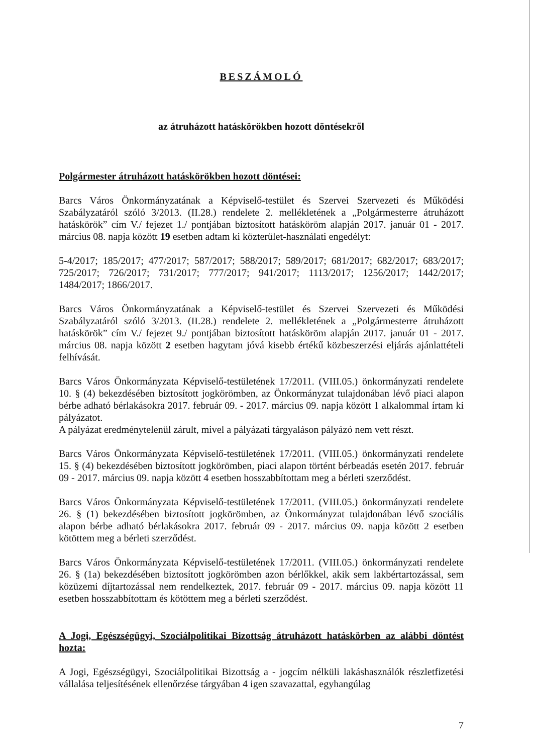BESZÁMOLÓ
az átruházott hatáskörökben hozott döntésekről
Polgármester átruházott hatáskörökben hozott döntései:
Barcs Város Önkormányzatának a Képviselő-testület és Szervei Szervezeti és Működési Szabályzatáról szóló 3/2013. (II.28.) rendelete 2. mellékletének a „Polgármesterre átruházott hatáskörök” cím V./ fejezet 1./ pontjában biztosított hatásköröm alapján 2017. január 01 - 2017. március 08. napja között 19 esetben adtam ki közterület-használati engedélyt:
5-4/2017; 185/2017; 477/2017; 587/2017; 588/2017; 589/2017; 681/2017; 682/2017; 683/2017; 725/2017; 726/2017; 731/2017; 777/2017; 941/2017; 1113/2017; 1256/2017; 1442/2017; 1484/2017; 1866/2017.
Barcs Város Önkormányzatának a Képviselő-testület és Szervei Szervezeti és Működési Szabályzatáról szóló 3/2013. (II.28.) rendelete 2. mellékletének a „Polgármesterre átruházott hatáskörök” cím V./ fejezet 9./ pontjában biztosított hatásköröm alapján 2017. január 01 - 2017. március 08. napja között 2 esetben hagytam jóvá kisebb értékű közbeszerzési eljárás ajánlattételi felhívását.
Barcs Város Önkormányzata Képviselő-testületének 17/2011. (VIII.05.) önkormányzati rendelete 10. § (4) bekezdésében biztosított jogkörömben, az Önkormányzat tulajdonában lévő piaci alapon bérbe adható bérlakásokra 2017. február 09. - 2017. március 09. napja között 1 alkalommal írtam ki pályázatot.
A pályázat eredménytelenül zárult, mivel a pályázati tárgyaláson pályázó nem vett részt.
Barcs Város Önkormányzata Képviselő-testületének 17/2011. (VIII.05.) önkormányzati rendelete 15. § (4) bekezdésében biztosított jogkörömben, piaci alapon történt bérbeadás esetén 2017. február 09 - 2017. március 09. napja között 4 esetben hosszabbítottam meg a bérleti szerződést.
Barcs Város Önkormányzata Képviselő-testületének 17/2011. (VIII.05.) önkormányzati rendelete 26. § (1) bekezdésében biztosított jogkörömben, az Önkormányzat tulajdonában lévő szociális alapon bérbe adható bérlakásokra 2017. február 09 - 2017. március 09. napja között 2 esetben kötöttem meg a bérleti szerződést.
Barcs Város Önkormányzata Képviselő-testületének 17/2011. (VIII.05.) önkormányzati rendelete 26. § (1a) bekezdésében biztosított jogkörömben azon bérlőkkel, akik sem lakbértartozással, sem közüzemi díjtartozással nem rendelkeztek, 2017. február 09 - 2017. március 09. napja között 11 esetben hosszabbítottam és kötöttem meg a bérleti szerződést.
A Jogi, Egészségügyi, Szociálpolitikai Bizottság átruházott hatáskörben az alábbi döntést hozta:
A Jogi, Egészségügyi, Szociálpolitikai Bizottság a - jogcím nélküli lakáshasználók részletfizetési vállalása teljesítésének ellenőrzése tárgyában 4 igen szavazattal, egyhangúlag
7